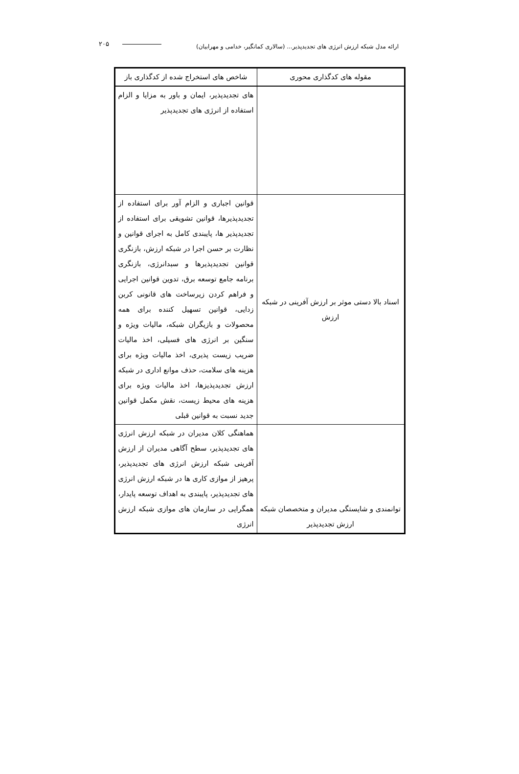ارائه مدل شبکه ارزش انرژی های تجدیدپذیر... (سالاری کمانگیر، خدامی و مهرابیان) ۲۰۵
| مقوله های کدگذاری محوری | شاخص های استخراج شده از کدگذاری باز |
| --- | --- |
| | های تجدیدپذیر، ایمان و باور به مزایا و الزام استفاده از انرژی های تجدیدپذیر |
| اسناد بالا دستی موثر بر ارزش آفرینی در شبکه ارزش | قوانین اجباری و الزام آور برای استفاده از تجدیدپذیرها، قوانین تشویقی برای استفاده از تجدیدپذیر ها، پایبندی کامل به اجرای قوانین و نظارت بر حسن اجرا در شبکه ارزش، بازنگری قوانین تجدیدپذیرها و سبدانرژی، بازنگری برنامه جامع توسعه برق، تدوین قوانین اجرایی و فراهم کردن زیرساخت های قانونی کربن زدایی، قوانین تسهیل کننده برای همه محصولات و بازیگران شبکه، مالیات ویژه و سنگین بر انرژی های فسیلی، اخذ مالیات ضریب زیست پذیری، اخذ مالیات ویژه برای هزینه های سلامت، حذف موانع اداری در شبکه ارزش تجدیدپذیزها، اخذ مالیات ویژه برای هزینه های محیط زیست، نقش مکمل قوانین جدید نسبت به قوانین قبلی |
| توانمندی و شایستگی مدیران و متخصصان شبکه ارزش تجدیدپذیر | هماهنگی کلان مدیران در شبکه ارزش انرژی های تجدیدپذیر، سطح آگاهی مدیران از ارزش آفرینی شبکه ارزش انرژی های تجدیدپذیر، پرهیز از موازی کاری ها در شبکه ارزش انرژی های تجدیدپذیر، پایبندی به اهداف توسعه پایدار، همگرایی در سازمان های موازی شبکه ارزش انرژی |